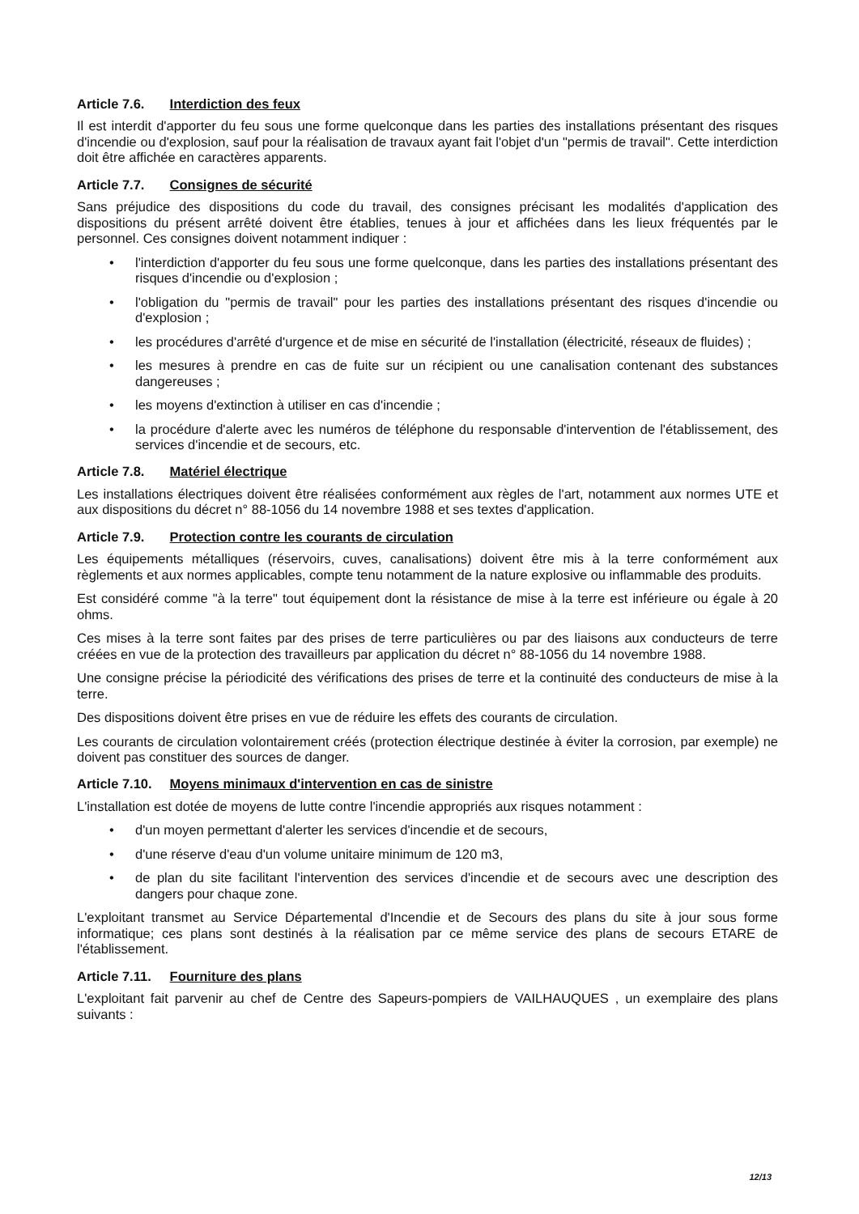Article 7.6. Interdiction des feux
Il est interdit d'apporter du feu sous une forme quelconque dans les parties des installations présentant des risques d'incendie ou d'explosion, sauf pour la réalisation de travaux ayant fait l'objet d'un "permis de travail". Cette interdiction doit être affichée en caractères apparents.
Article 7.7. Consignes de sécurité
Sans préjudice des dispositions du code du travail, des consignes précisant les modalités d'application des dispositions du présent arrêté doivent être établies, tenues à jour et affichées dans les lieux fréquentés par le personnel. Ces consignes doivent notamment indiquer :
• l'interdiction d'apporter du feu sous une forme quelconque, dans les parties des installations présentant des risques d'incendie ou d'explosion ;
• l'obligation du "permis de travail" pour les parties des installations présentant des risques d'incendie ou d'explosion ;
• les procédures d'arrêté d'urgence et de mise en sécurité de l'installation (électricité, réseaux de fluides) ;
• les mesures à prendre en cas de fuite sur un récipient ou une canalisation contenant des substances dangereuses ;
• les moyens d'extinction à utiliser en cas d'incendie ;
• la procédure d'alerte avec les numéros de téléphone du responsable d'intervention de l'établissement, des services d'incendie et de secours, etc.
Article 7.8. Matériel électrique
Les installations électriques doivent être réalisées conformément aux règles de l'art, notamment aux normes UTE et aux dispositions du décret n° 88-1056 du 14 novembre 1988 et ses textes d'application.
Article 7.9. Protection contre les courants de circulation
Les équipements métalliques (réservoirs, cuves, canalisations) doivent être mis à la terre conformément aux règlements et aux normes applicables, compte tenu notamment de la nature explosive ou inflammable des produits.
Est considéré comme "à la terre" tout équipement dont la résistance de mise à la terre est inférieure ou égale à 20 ohms.
Ces mises à la terre sont faites par des prises de terre particulières ou par des liaisons aux conducteurs de terre créées en vue de la protection des travailleurs par application du décret n° 88-1056 du 14 novembre 1988.
Une consigne précise la périodicité des vérifications des prises de terre et la continuité des conducteurs de mise à la terre.
Des dispositions doivent être prises en vue de réduire les effets des courants de circulation.
Les courants de circulation volontairement créés (protection électrique destinée à éviter la corrosion, par exemple) ne doivent pas constituer des sources de danger.
Article 7.10. Moyens minimaux d'intervention en cas de sinistre
L'installation est dotée de moyens de lutte contre l'incendie appropriés aux risques notamment :
• d'un moyen permettant d'alerter les services d'incendie et de secours,
• d'une réserve d'eau d'un volume unitaire minimum de 120 m3,
• de plan du site facilitant l'intervention des services d'incendie et de secours avec une description des dangers pour chaque zone.
L'exploitant transmet au Service Départemental d'Incendie et de Secours des plans du site à jour sous forme informatique; ces plans sont destinés à la réalisation par ce même service des plans de secours ETARE de l'établissement.
Article 7.11. Fourniture des plans
L'exploitant fait parvenir au chef de Centre des Sapeurs-pompiers de VAILHAUQUES , un exemplaire des plans suivants :
12/13